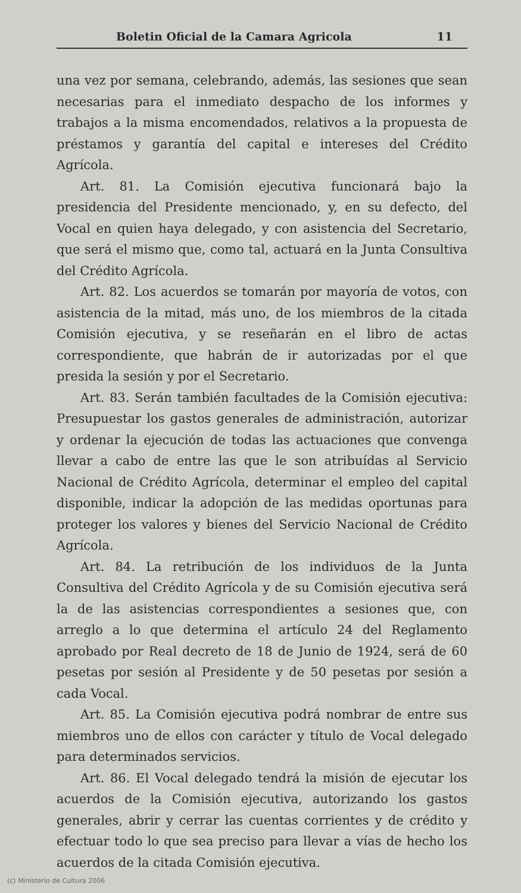Boletin Oficial de la Camara Agricola 11
una vez por semana, celebrando, además, las sesiones que sean necesarias para el inmediato despacho de los informes y trabajos a la misma encomendados, relativos a la propuesta de préstamos y garantía del capital e intereses del Crédito Agrícola.
Art. 81. La Comisión ejecutiva funcionará bajo la presidencia del Presidente mencionado, y, en su defecto, del Vocal en quien haya delegado, y con asistencia del Secretario, que será el mismo que, como tal, actuará en la Junta Consultiva del Crédito Agrícola.
Art. 82. Los acuerdos se tomarán por mayoría de votos, con asistencia de la mitad, más uno, de los miembros de la citada Comisión ejecutiva, y se reseñarán en el libro de actas correspondiente, que habrán de ir autorizadas por el que presida la sesión y por el Secretario.
Art. 83. Serán también facultades de la Comisión ejecutiva: Presupuestar los gastos generales de administración, autorizar y ordenar la ejecución de todas las actuaciones que convenga llevar a cabo de entre las que le son atribuídas al Servicio Nacional de Crédito Agrícola, determinar el empleo del capital disponible, indicar la adopción de las medidas oportunas para proteger los valores y bienes del Servicio Nacional de Crédito Agrícola.
Art. 84. La retribución de los individuos de la Junta Consultiva del Crédito Agrícola y de su Comisión ejecutiva será la de las asistencias correspondientes a sesiones que, con arreglo a lo que determina el artículo 24 del Reglamento aprobado por Real decreto de 18 de Junio de 1924, será de 60 pesetas por sesión al Presidente y de 50 pesetas por sesión a cada Vocal.
Art. 85. La Comisión ejecutiva podrá nombrar de entre sus miembros uno de ellos con carácter y título de Vocal delegado para determinados servicios.
Art. 86. El Vocal delegado tendrá la misión de ejecutar los acuerdos de la Comisión ejecutiva, autorizando los gastos generales, abrir y cerrar las cuentas corrientes y de crédito y efectuar todo lo que sea preciso para llevar a vías de hecho los acuerdos de la citada Comisión ejecutiva.
(c) Ministerio de Cultura 2006